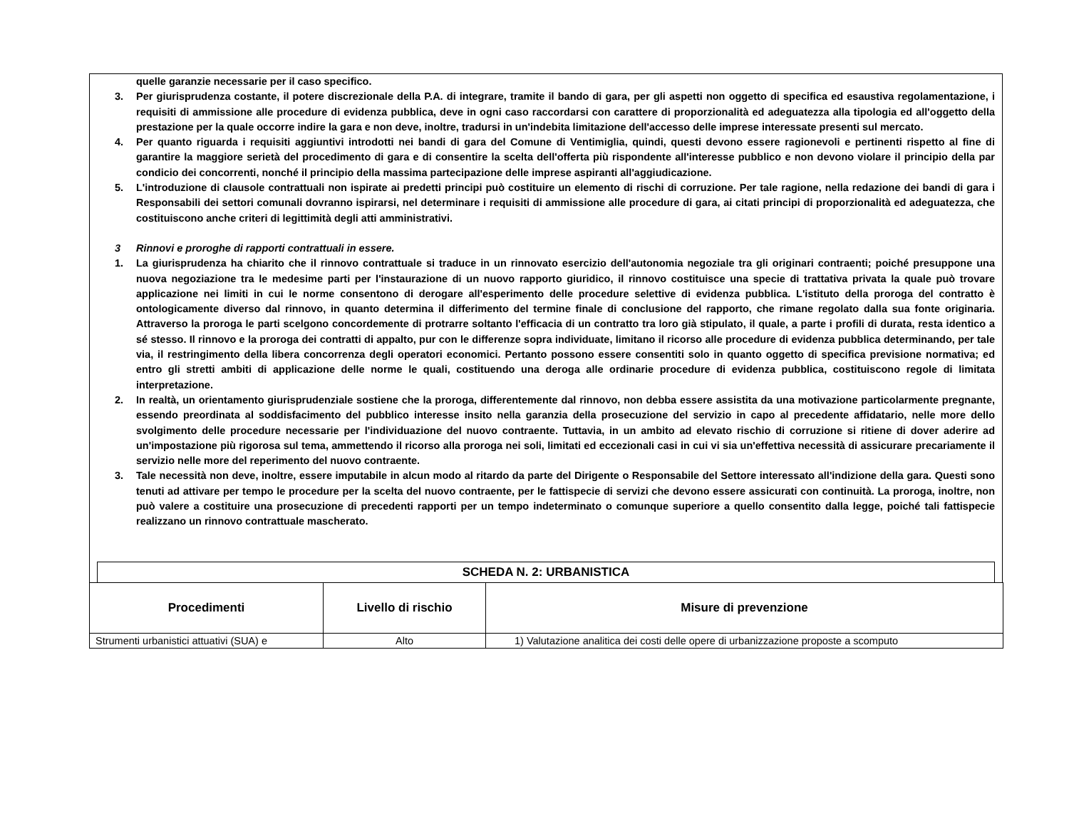quelle garanzie necessarie per il caso specifico.
3. Per giurisprudenza costante, il potere discrezionale della P.A. di integrare, tramite il bando di gara, per gli aspetti non oggetto di specifica ed esaustiva regolamentazione, i requisiti di ammissione alle procedure di evidenza pubblica, deve in ogni caso raccordarsi con carattere di proporzionalità ed adeguatezza alla tipologia ed all'oggetto della prestazione per la quale occorre indire la gara e non deve, inoltre, tradursi in un'indebita limitazione dell'accesso delle imprese interessate presenti sul mercato.
4. Per quanto riguarda i requisiti aggiuntivi introdotti nei bandi di gara del Comune di Ventimiglia, quindi, questi devono essere ragionevoli e pertinenti rispetto al fine di garantire la maggiore serietà del procedimento di gara e di consentire la scelta dell'offerta più rispondente all'interesse pubblico e non devono violare il principio della par condicio dei concorrenti, nonché il principio della massima partecipazione delle imprese aspiranti all'aggiudicazione.
5. L'introduzione di clausole contrattuali non ispirate ai predetti principi può costituire un elemento di rischi di corruzione. Per tale ragione, nella redazione dei bandi di gara i Responsabili dei settori comunali dovranno ispirarsi, nel determinare i requisiti di ammissione alle procedure di gara, ai citati principi di proporzionalità ed adeguatezza, che costituiscono anche criteri di legittimità degli atti amministrativi.
3 Rinnovi e proroghe di rapporti contrattuali in essere.
1. La giurisprudenza ha chiarito che il rinnovo contrattuale si traduce in un rinnovato esercizio dell'autonomia negoziale tra gli originari contraenti; poiché presuppone una nuova negoziazione tra le medesime parti per l'instaurazione di un nuovo rapporto giuridico, il rinnovo costituisce una specie di trattativa privata la quale può trovare applicazione nei limiti in cui le norme consentono di derogare all'esperimento delle procedure selettive di evidenza pubblica. L'istituto della proroga del contratto è ontologicamente diverso dal rinnovo, in quanto determina il differimento del termine finale di conclusione del rapporto, che rimane regolato dalla sua fonte originaria. Attraverso la proroga le parti scelgono concordemente di protrarre soltanto l'efficacia di un contratto tra loro già stipulato, il quale, a parte i profili di durata, resta identico a sé stesso. Il rinnovo e la proroga dei contratti di appalto, pur con le differenze sopra individuate, limitano il ricorso alle procedure di evidenza pubblica determinando, per tale via, il restringimento della libera concorrenza degli operatori economici. Pertanto possono essere consentiti solo in quanto oggetto di specifica previsione normativa; ed entro gli stretti ambiti di applicazione delle norme le quali, costituendo una deroga alle ordinarie procedure di evidenza pubblica, costituiscono regole di limitata interpretazione.
2. In realtà, un orientamento giurisprudenziale sostiene che la proroga, differentemente dal rinnovo, non debba essere assistita da una motivazione particolarmente pregnante, essendo preordinata al soddisfacimento del pubblico interesse insito nella garanzia della prosecuzione del servizio in capo al precedente affidatario, nelle more dello svolgimento delle procedure necessarie per l'individuazione del nuovo contraente. Tuttavia, in un ambito ad elevato rischio di corruzione si ritiene di dover aderire ad un'impostazione più rigorosa sul tema, ammettendo il ricorso alla proroga nei soli, limitati ed eccezionali casi in cui vi sia un'effettiva necessità di assicurare precariamente il servizio nelle more del reperimento del nuovo contraente.
3. Tale necessità non deve, inoltre, essere imputabile in alcun modo al ritardo da parte del Dirigente o Responsabile del Settore interessato all'indizione della gara. Questi sono tenuti ad attivare per tempo le procedure per la scelta del nuovo contraente, per le fattispecie di servizi che devono essere assicurati con continuità. La proroga, inoltre, non può valere a costituire una prosecuzione di precedenti rapporti per un tempo indeterminato o comunque superiore a quello consentito dalla legge, poiché tali fattispecie realizzano un rinnovo contrattuale mascherato.
SCHEDA N. 2: URBANISTICA
| Procedimenti | Livello di rischio | Misure di prevenzione |
| --- | --- | --- |
| Strumenti urbanistici attuativi (SUA) e | Alto | 1) Valutazione analitica dei costi delle opere di urbanizzazione proposte a scomputo |